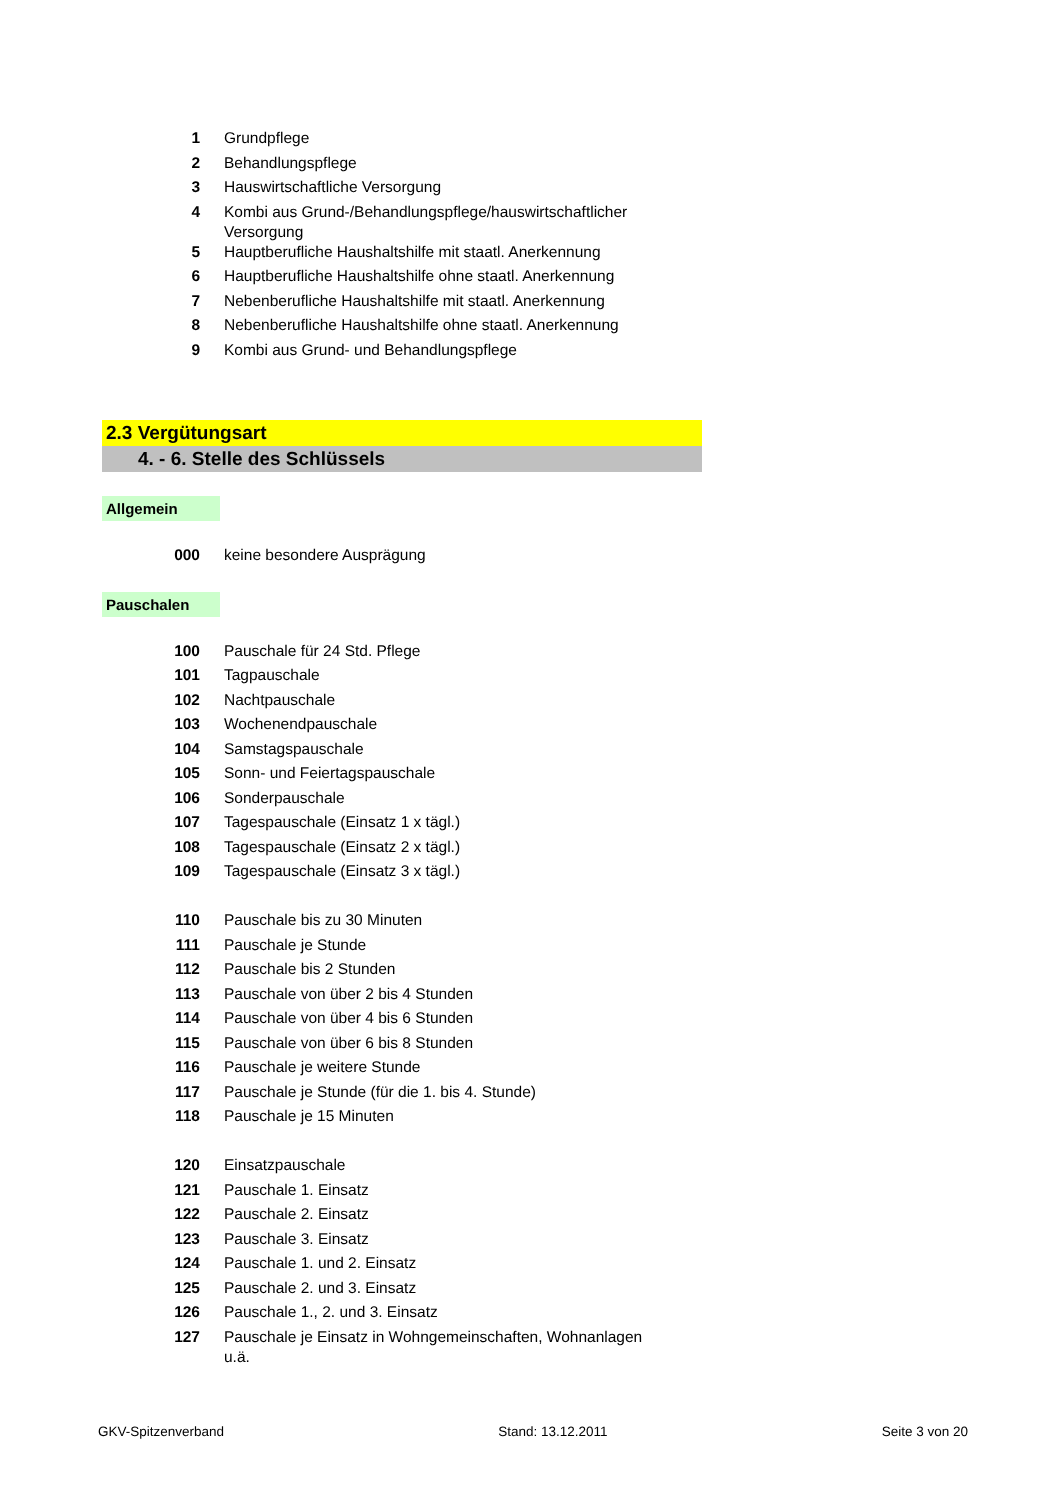| 1 | Grundpflege |
| 2 | Behandlungspflege |
| 3 | Hauswirtschaftliche Versorgung |
| 4 | Kombi aus Grund-/Behandlungspflege/hauswirtschaftlicher Versorgung |
| 5 | Hauptberufliche Haushaltshilfe mit staatl. Anerkennung |
| 6 | Hauptberufliche Haushaltshilfe ohne staatl. Anerkennung |
| 7 | Nebenberufliche Haushaltshilfe mit staatl. Anerkennung |
| 8 | Nebenberufliche Haushaltshilfe ohne staatl. Anerkennung |
| 9 | Kombi aus Grund- und Behandlungspflege |
2.3 Vergütungsart
4. - 6. Stelle des Schlüssels
Allgemein
| 000 | keine besondere Ausprägung |
Pauschalen
| 100 | Pauschale für 24 Std. Pflege |
| 101 | Tagpauschale |
| 102 | Nachtpauschale |
| 103 | Wochenendpauschale |
| 104 | Samstagspauschale |
| 105 | Sonn- und Feiertagspauschale |
| 106 | Sonderpauschale |
| 107 | Tagespauschale (Einsatz 1 x tägl.) |
| 108 | Tagespauschale (Einsatz 2 x tägl.) |
| 109 | Tagespauschale (Einsatz 3 x tägl.) |
| 110 | Pauschale bis zu 30 Minuten |
| 111 | Pauschale je Stunde |
| 112 | Pauschale bis 2 Stunden |
| 113 | Pauschale von über 2 bis 4 Stunden |
| 114 | Pauschale von über 4 bis 6 Stunden |
| 115 | Pauschale von über 6 bis 8 Stunden |
| 116 | Pauschale je weitere Stunde |
| 117 | Pauschale je Stunde (für die 1. bis 4. Stunde) |
| 118 | Pauschale je 15 Minuten |
| 120 | Einsatzpauschale |
| 121 | Pauschale 1. Einsatz |
| 122 | Pauschale 2. Einsatz |
| 123 | Pauschale 3. Einsatz |
| 124 | Pauschale 1. und 2. Einsatz |
| 125 | Pauschale 2. und 3. Einsatz |
| 126 | Pauschale 1., 2. und 3. Einsatz |
| 127 | Pauschale je Einsatz in Wohngemeinschaften, Wohnanlagen u.ä. |
GKV-Spitzenverband Stand: 13.12.2011 Seite 3 von 20